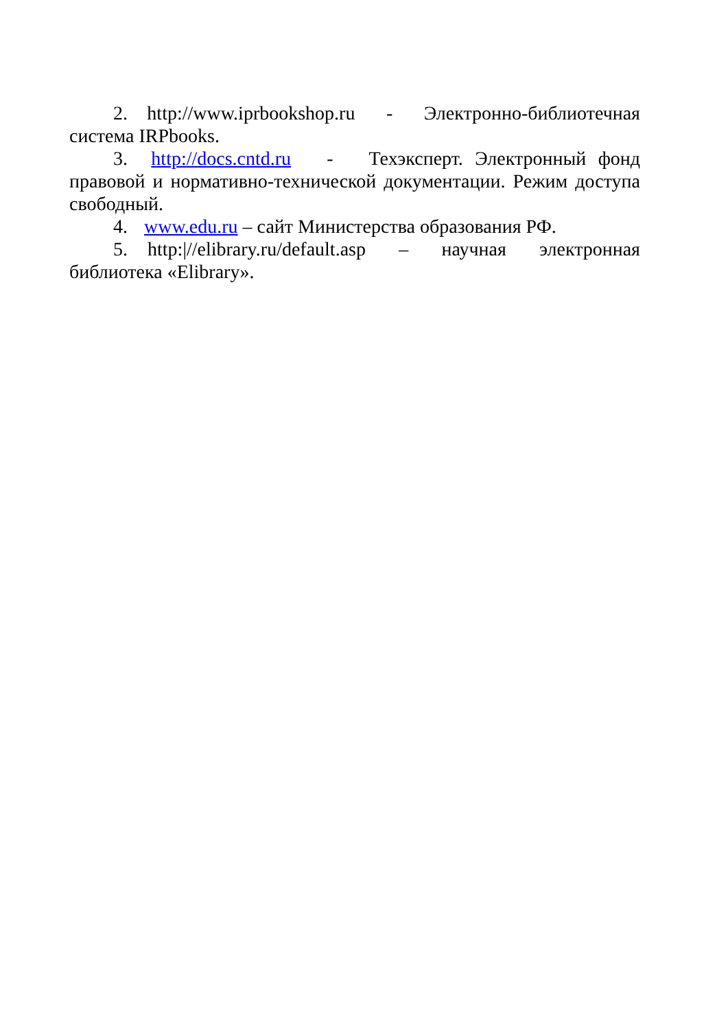2. http://www.iprbookshop.ru - Электронно-библиотечная система IRPbooks.
3. http://docs.cntd.ru - Техэксперт. Электронный фонд правовой и нормативно-технической документации. Режим доступа свободный.
4. www.edu.ru – сайт Министерства образования РФ.
5. http:|//elibrary.ru/default.asp – научная электронная библиотека «Elibrary».